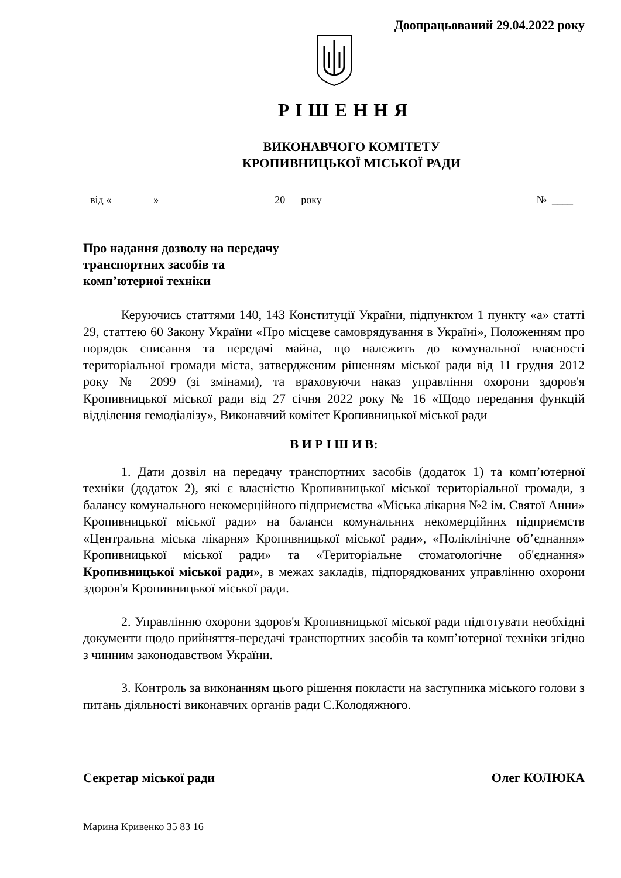Доопрацьований 29.04.2022 року
РІШЕННЯ
ВИКОНАВЧОГО КОМІТЕТУ
КРОПИВНИЦЬКОЇ МІСЬКОЇ РАДИ
від « » 20 року № ____
Про надання дозволу на передачу
транспортних засобів та
комп’ютерної техніки
Керуючись статтями 140, 143 Конституції України, підпунктом 1 пункту «а» статті 29, статтею 60 Закону України «Про місцеве самоврядування в Україні», Положенням про порядок списання та передачі майна, що належить до комунальної власності територіальної громади міста, затвердженим рішенням міської ради від 11 грудня 2012 року № 2099 (зі змінами), та враховуючи наказ управління охорони здоров'я Кропивницької міської ради від 27 січня 2022 року № 16 «Щодо передання функцій відділення гемодіалізу», Виконавчий комітет Кропивницької міської ради
В И Р І Ш И В:
1. Дати дозвіл на передачу транспортних засобів (додаток 1) та комп’ютерної техніки (додаток 2), які є власністю Кропивницької міської територіальної громади, з балансу комунального некомерційного підприємства «Міська лікарня №2 ім. Святої Анни» Кропивницької міської ради» на баланси комунальних некомерційних підприємств «Центральна міська лікарня» Кропивницької міської ради», «Поліклінічне об’єднання» Кропивницької міської ради» та «Територіальне стоматологічне об'єднання» Кропивницької міської ради», в межах закладів, підпорядкованих управлінню охорони здоров'я Кропивницької міської ради.
2. Управлінню охорони здоров'я Кропивницької міської ради підготувати необхідні документи щодо прийняття-передачі транспортних засобів та комп’ютерної техніки згідно з чинним законодавством України.
3. Контроль за виконанням цього рішення покласти на заступника міського голови з питань діяльності виконавчих органів ради С.Колодяжного.
Секретар міської ради Олег КОЛЮКА
Марина Кривенко 35 83 16